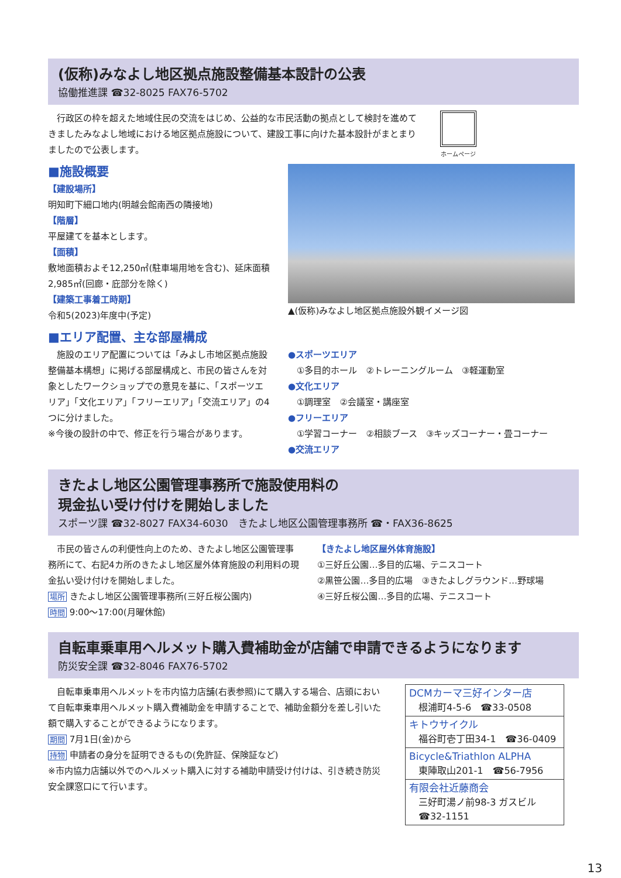(仮称)みなよし地区拠点施設整備基本設計の公表
協働推進課 ☎32-8025 FAX76-5702
　行政区の枠を超えた地域住民の交流をはじめ、公益的な市民活動の拠点として検討を進めてきましたみなよし地域における地区拠点施設について、建設工事に向けた基本設計がまとまりましたので公表します。
ホームページ
■施設概要
【建設場所】
明知町下細口地内(明越会館南西の隣接地)
【階層】
平屋建てを基本とします。
【面積】
敷地面積およそ12,250㎡(駐車場用地を含む)、延床面積2,985㎡(回廊・庇部分を除く)
【建築工事着工時期】
令和5(2023)年度中(予定)
▲(仮称)みなよし地区拠点施設外観イメージ図
■エリア配置、主な部屋構成
　施設のエリア配置については「みよし市地区拠点施設整備基本構想」に掲げる部屋構成と、市民の皆さんを対象としたワークショップでの意見を基に、「スポーツエリア」「文化エリア」「フリーエリア」「交流エリア」の4つに分けました。
※今後の設計の中で、修正を行う場合があります。
●スポーツエリア
　①多目的ホール　②トレーニングルーム　③軽運動室
●文化エリア
　①調理室　②会議室・講座室
●フリーエリア
　①学習コーナー　②相談ブース　③キッズコーナー・畳コーナー
●交流エリア
きたよし地区公園管理事務所で施設使用料の
現金払い受け付けを開始しました
スポーツ課 ☎32-8027 FAX34-6030　きたよし地区公園管理事務所 ☎・FAX36-8625
　市民の皆さんの利便性向上のため、きたよし地区公園管理事務所にて、右記4カ所のきたよし地区屋外体育施設の利用料の現金払い受け付けを開始しました。
場所 きたよし地区公園管理事務所(三好丘桜公園内)
時間 9:00～17:00(月曜休館)
【きたよし地区屋外体育施設】
①三好丘公園…多目的広場、テニスコート
②黒笹公園…多目的広場　③きたよしグラウンド…野球場
④三好丘桜公園…多目的広場、テニスコート
自転車乗車用ヘルメット購入費補助金が店舗で申請できるようになります
防災安全課 ☎32-8046 FAX76-5702
　自転車乗車用ヘルメットを市内協力店舗(右表参照)にて購入する場合、店頭において自転車乗車用ヘルメット購入費補助金を申請することで、補助金額分を差し引いた額で購入することができるようになります。
期間 7月1日(金)から
持物 申請者の身分を証明できるもの(免許証、保険証など)
※市内協力店舗以外でのヘルメット購入に対する補助申請受け付けは、引き続き防災安全課窓口にて行います。
| DCMカーマ三好インター店 根浦町4-5-6 ☎33-0508 |
| キトウサイクル 福谷町壱丁田34-1 ☎36-0409 |
| Bicycle&Triathlon ALPHA 東陣取山201-1 ☎56-7956 |
| 有限会社近藤商会 三好町湯ノ前98-3 ガスビル ☎32-1151 |
13